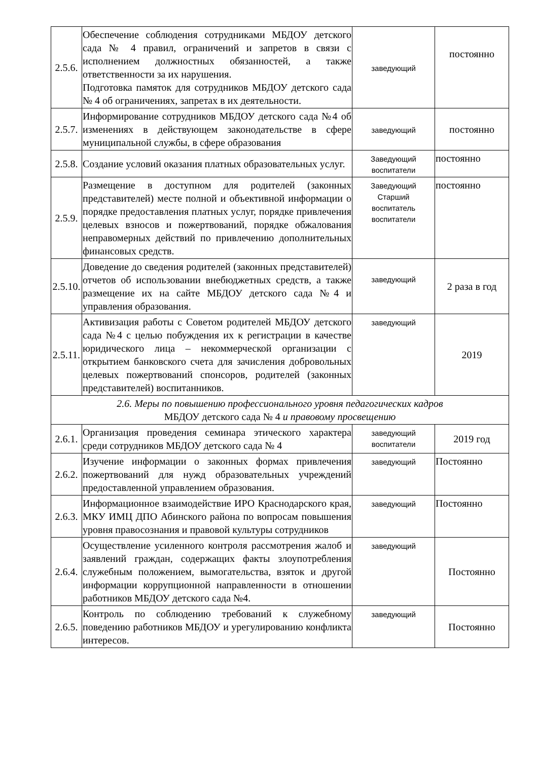| 2.5.6. | Обеспечение соблюдения сотрудниками МБДОУ детского сада № 4 правил, ограничений и запретов в связи с исполнением должностных обязанностей, а также ответственности за их нарушения. Подготовка памяток для сотрудников МБДОУ детского сада № 4 об ограничениях, запретах в их деятельности. | заведующий | постоянно |
| 2.5.7. | Информирование сотрудников МБДОУ детского сада №4 об изменениях в действующем законодательстве в сфере муниципальной службы, в сфере образования | заведующий | постоянно |
| 2.5.8. | Создание условий оказания платных образовательных услуг. | Заведующий воспитатели | постоянно |
| 2.5.9. | Размещение в доступном для родителей (законных представителей) месте полной и объективной информации о порядке предоставления платных услуг, порядке привлечения целевых взносов и пожертвований, порядке обжалования неправомерных действий по привлечению дополнительных финансовых средств. | Заведующий Старший воспитатель воспитатели | постоянно |
| 2.5.10. | Доведение до сведения родителей (законных представителей) отчетов об использовании внебюджетных средств, а также размещение их на сайте МБДОУ детского сада №4 и управления образования. | заведующий | 2 раза в год |
| 2.5.11. | Активизация работы с Советом родителей МБДОУ детского сада №4 с целью побуждения их к регистрации в качестве юридического лица – некоммерческой организации с открытием банковского счета для зачисления добровольных целевых пожертвований спонсоров, родителей (законных представителей) воспитанников. | заведующий | 2019 |
| 2.6. Меры по повышению профессионального уровня педагогических кадров МБДОУ детского сада № 4 и правовому просвещению | | | |
| 2.6.1. | Организация проведения семинара этического характера среди сотрудников МБДОУ детского сада № 4 | заведующий воспитатели | 2019 год |
| 2.6.2. | Изучение информации о законных формах привлечения пожертвований для нужд образовательных учреждений предоставленной управлением образования. | заведующий | Постоянно |
| 2.6.3. | Информационное взаимодействие ИРО Краснодарского края, МКУ ИМЦ ДПО Абинского района по вопросам повышения уровня правосознания и правовой культуры сотрудников | заведующий | Постоянно |
| 2.6.4. | Осуществление усиленного контроля рассмотрения жалоб и заявлений граждан, содержащих факты злоупотребления служебным положением, вымогательства, взяток и другой информации коррупционной направленности в отношении работников МБДОУ детского сада №4. | заведующий | Постоянно |
| 2.6.5. | Контроль по соблюдению требований к служебному поведению работников МБДОУ и урегулированию конфликта интересов. | заведующий | Постоянно |